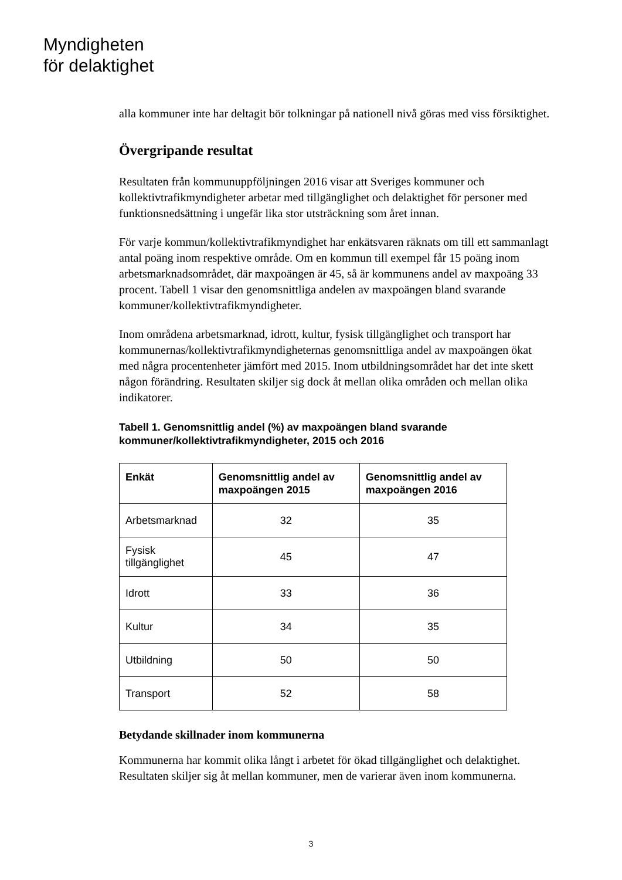Myndigheten
för delaktighet
alla kommuner inte har deltagit bör tolkningar på nationell nivå göras med viss försiktighet.
Övergripande resultat
Resultaten från kommunuppföljningen 2016 visar att Sveriges kommuner och kollektivtrafikmyndigheter arbetar med tillgänglighet och delaktighet för personer med funktionsnedsättning i ungefär lika stor utsträckning som året innan.
För varje kommun/kollektivtrafikmyndighet har enkätsvaren räknats om till ett sammanlagt antal poäng inom respektive område. Om en kommun till exempel får 15 poäng inom arbetsmarknadsområdet, där maxpoängen är 45, så är kommunens andel av maxpoäng 33 procent. Tabell 1 visar den genomsnittliga andelen av maxpoängen bland svarande kommuner/kollektivtrafikmyndigheter.
Inom områdena arbetsmarknad, idrott, kultur, fysisk tillgänglighet och transport har kommunernas/kollektivtrafikmyndigheternas genomsnittliga andel av maxpoängen ökat med några procentenheter jämfört med 2015. Inom utbildningsområdet har det inte skett någon förändring. Resultaten skiljer sig dock åt mellan olika områden och mellan olika indikatorer.
Tabell 1. Genomsnittlig andel (%) av maxpoängen bland svarande kommuner/kollektivtrafikmyndigheter, 2015 och 2016
| Enkät | Genomsnittlig andel av maxpoängen 2015 | Genomsnittlig andel av maxpoängen 2016 |
| --- | --- | --- |
| Arbetsmarknad | 32 | 35 |
| Fysisk tillgänglighet | 45 | 47 |
| Idrott | 33 | 36 |
| Kultur | 34 | 35 |
| Utbildning | 50 | 50 |
| Transport | 52 | 58 |
Betydande skillnader inom kommunerna
Kommunerna har kommit olika långt i arbetet för ökad tillgänglighet och delaktighet. Resultaten skiljer sig åt mellan kommuner, men de varierar även inom kommunerna.
3